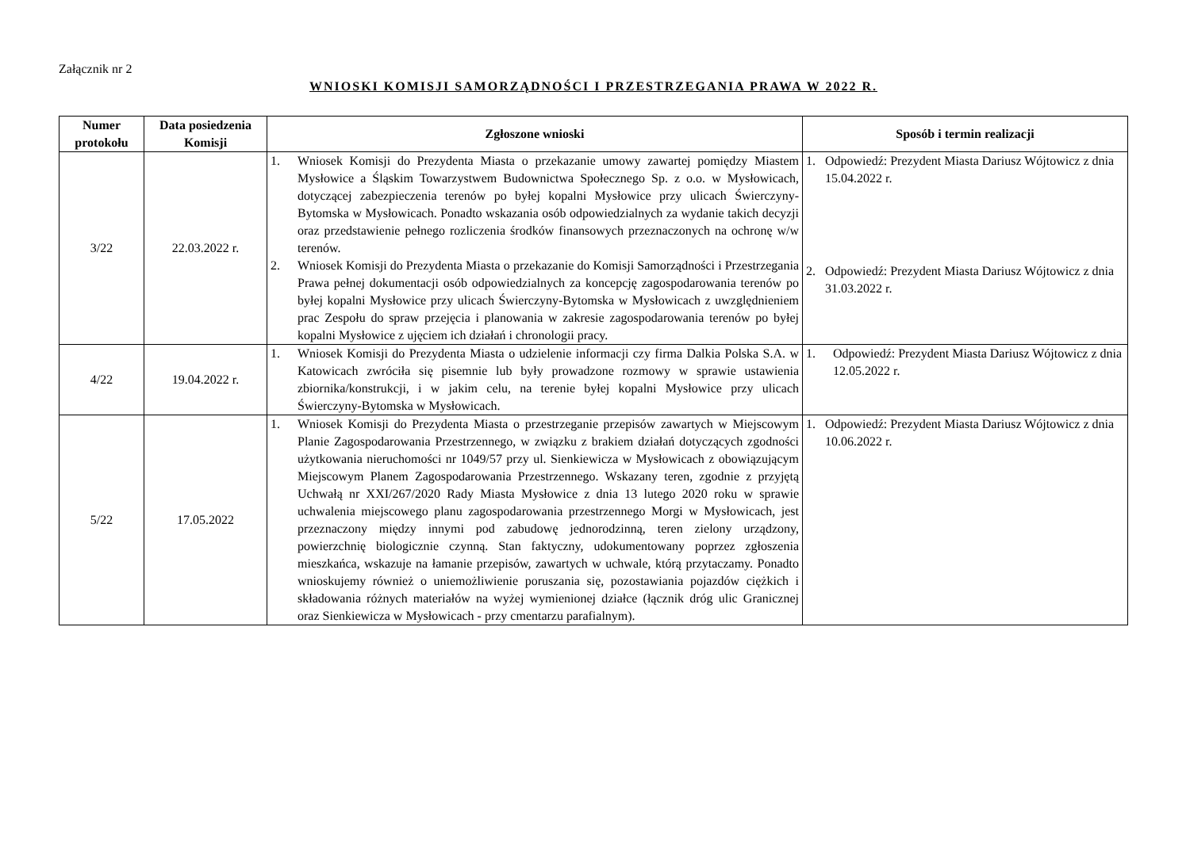Załącznik nr 2
WNIOSKI KOMISJI SAMORZĄDNOŚCI I PRZESTRZEGANIA PRAWA W 2022 R.
| Numer protokołu | Data posiedzenia Komisji | Zgłoszone wnioski | Sposób i termin realizacji |
| --- | --- | --- | --- |
| 3/22 | 22.03.2022 r. | 1. Wniosek Komisji do Prezydenta Miasta o przekazanie umowy zawartej pomiędzy Miastem Mysłowice a Śląskim Towarzystwem Budownictwa Społecznego Sp. z o.o. w Mysłowicach, dotyczącej zabezpieczenia terenów po byłej kopalni Mysłowice przy ulicach Świerczyny-Bytomska w Mysłowicach. Ponadto wskazania osób odpowiedzialnych za wydanie takich decyzji oraz przedstawienie pełnego rozliczenia środków finansowych przeznaczonych na ochronę w/w terenów. 2. Wniosek Komisji do Prezydenta Miasta o przekazanie do Komisji Samorządności i Przestrzegania Prawa pełnej dokumentacji osób odpowiedzialnych za koncepcję zagospodarowania terenów po byłej kopalni Mysłowice przy ulicach Świerczyny-Bytomska w Mysłowicach z uwzględnieniem prac Zespołu do spraw przejęcia i planowania w zakresie zagospodarowania terenów po byłej kopalni Mysłowice z ujęciem ich działań i chronologii pracy. | 1. Odpowiedź: Prezydent Miasta Dariusz Wójtowicz z dnia 15.04.2022 r. 2. Odpowiedź: Prezydent Miasta Dariusz Wójtowicz z dnia 31.03.2022 r. |
| 4/22 | 19.04.2022 r. | 1. Wniosek Komisji do Prezydenta Miasta o udzielenie informacji czy firma Dalkia Polska S.A. w Katowicach zwróciła się pisemnie lub były prowadzone rozmowy w sprawie ustawienia zbiornika/konstrukcji, i w jakim celu, na terenie byłej kopalni Mysłowice przy ulicach Świerczyny-Bytomska w Mysłowicach. | 1. Odpowiedź: Prezydent Miasta Dariusz Wójtowicz z dnia 12.05.2022 r. |
| 5/22 | 17.05.2022 | 1. Wniosek Komisji do Prezydenta Miasta o przestrzeganie przepisów zawartych w Miejscowym Planie Zagospodarowania Przestrzennego, w związku z brakiem działań dotyczących zgodności użytkowania nieruchomości nr 1049/57 przy ul. Sienkiewicza w Mysłowicach z obowiązującym Miejscowym Planem Zagospodarowania Przestrzennego. Wskazany teren, zgodnie z przyjętą Uchwałą nr XXI/267/2020 Rady Miasta Mysłowice z dnia 13 lutego 2020 roku w sprawie uchwalenia miejscowego planu zagospodarowania przestrzennego Morgi w Mysłowicach, jest przeznaczony między innymi pod zabudowę jednorodzinną, teren zielony urządzony, powierzchnię biologicznie czynną. Stan faktyczny, udokumentowany poprzez zgłoszenia mieszkańca, wskazuje na łamanie przepisów, zawartych w uchwale, którą przytaczamy. Ponadto wnioskujemy również o uniemożliwienie poruszania się, pozostawiania pojazdów ciężkich i składowania różnych materiałów na wyżej wymienionej działce (łącznik dróg ulic Granicznej oraz Sienkiewicza w Mysłowicach - przy cmentarzu parafialnym). | 1. Odpowiedź: Prezydent Miasta Dariusz Wójtowicz z dnia 10.06.2022 r. |